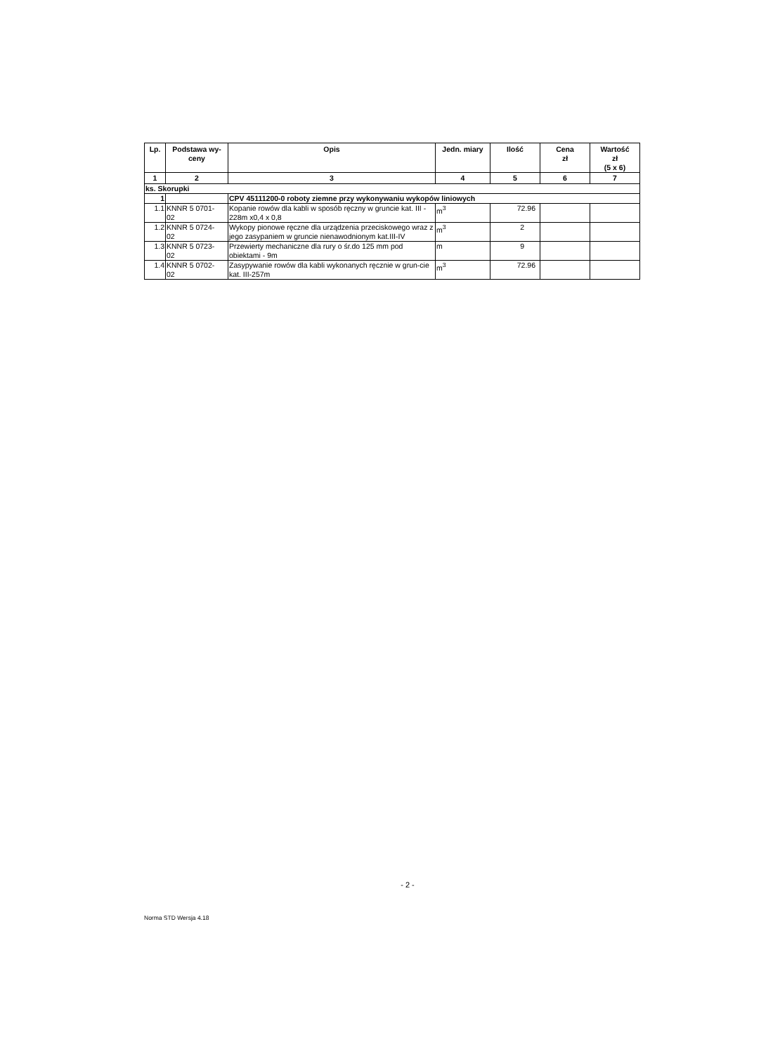| Lp. | Podstawa wy- ceny | Opis | Jedn. miary | Ilość | Cena zł | Wartość zł (5 x 6) |
| --- | --- | --- | --- | --- | --- | --- |
| 1 | 2 | 3 | 4 | 5 | 6 | 7 |
| ks. Skorupki | | | | | | |
| 1 | | CPV 45111200-0 roboty ziemne przy wykonywaniu wykopów liniowych | | | | |
| 1.1 | KNNR 5 0701- 02 | Kopanie rowów dla kabli w sposób ręczny w gruncie kat. III - 228m x0,4 x 0,8 | m<sup>3</sup> | 72.96 | | |
| 1.2 | KNNR 5 0724- 02 | Wykopy pionowe ręczne dla urządzenia przeciskowego wraz z jego zasypaniem w gruncie nienawodnionym kat.III-IV | m<sup>3</sup> | 2 | | |
| 1.3 | KNNR 5 0723- 02 | Przewierty mechaniczne dla rury o śr.do 125 mm pod obiektami - 9m | m | 9 | | |
| 1.4 | KNNR 5 0702- 02 | Zasypywanie rowów dla kabli wykonanych ręcznie w grun-cie kat. III-257m | m<sup>3</sup> | 72.96 | | |
- 2 -
Norma STD Wersja 4.18